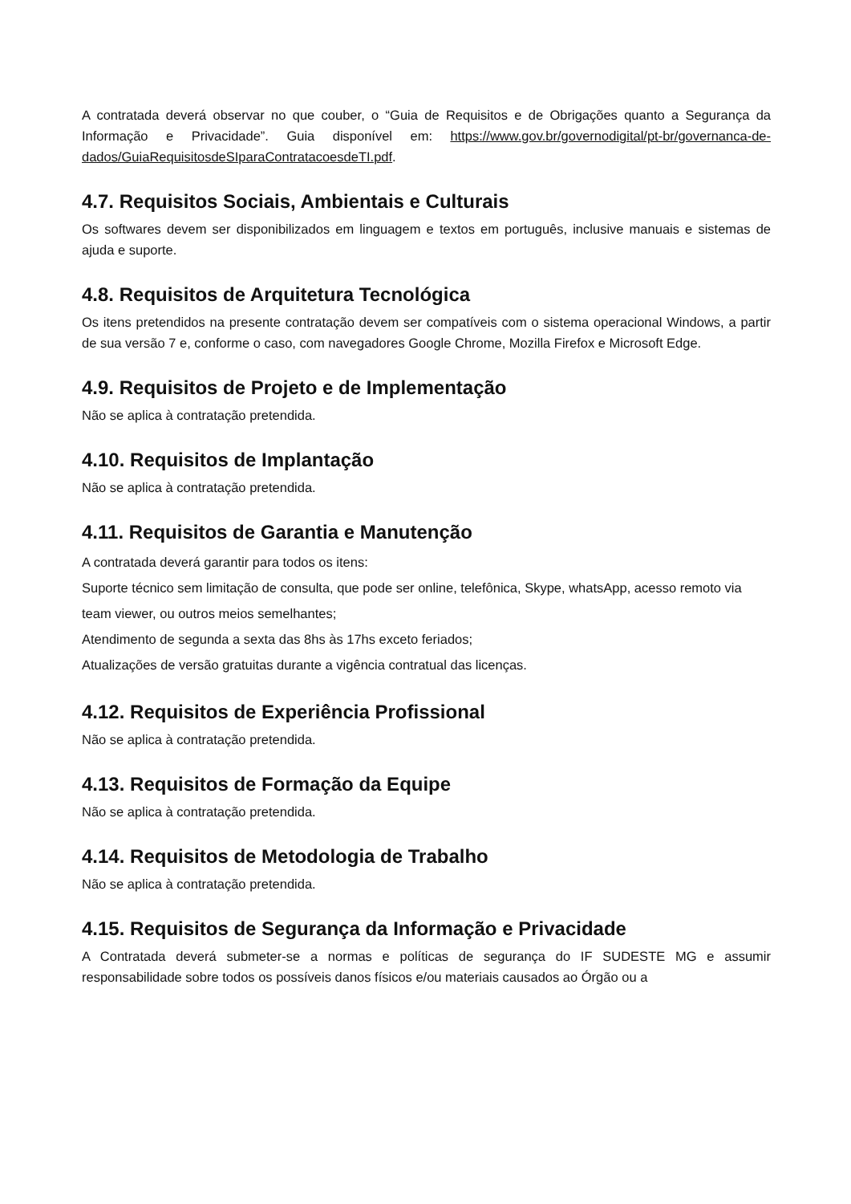A contratada deverá observar no que couber, o “Guia de Requisitos e de Obrigações quanto a Segurança da Informação e Privacidade”. Guia disponível em: https://www.gov.br/governodigital/pt-br/governanca-de-dados/GuiaRequisitosdeSIparaContratacoesdeTI.pdf.
4.7. Requisitos Sociais, Ambientais e Culturais
Os softwares devem ser disponibilizados em linguagem e textos em português, inclusive manuais e sistemas de ajuda e suporte.
4.8. Requisitos de Arquitetura Tecnológica
Os itens pretendidos na presente contratação devem ser compatíveis com o sistema operacional Windows, a partir de sua versão 7 e, conforme o caso, com navegadores Google Chrome, Mozilla Firefox e Microsoft Edge.
4.9. Requisitos de Projeto e de Implementação
Não se aplica à contratação pretendida.
4.10. Requisitos de Implantação
Não se aplica à contratação pretendida.
4.11. Requisitos de Garantia e Manutenção
A contratada deverá garantir para todos os itens:
Suporte técnico sem limitação de consulta, que pode ser online, telefônica, Skype, whatsApp, acesso remoto via team viewer, ou outros meios semelhantes;
Atendimento de segunda a sexta das 8hs às 17hs exceto feriados;
Atualizações de versão gratuitas durante a vigência contratual das licenças.
4.12. Requisitos de Experiência Profissional
Não se aplica à contratação pretendida.
4.13. Requisitos de Formação da Equipe
Não se aplica à contratação pretendida.
4.14. Requisitos de Metodologia de Trabalho
Não se aplica à contratação pretendida.
4.15. Requisitos de Segurança da Informação e Privacidade
A Contratada deverá submeter-se a normas e políticas de segurança do IF SUDESTE MG e assumir responsabilidade sobre todos os possíveis danos físicos e/ou materiais causados ao Órgão ou a